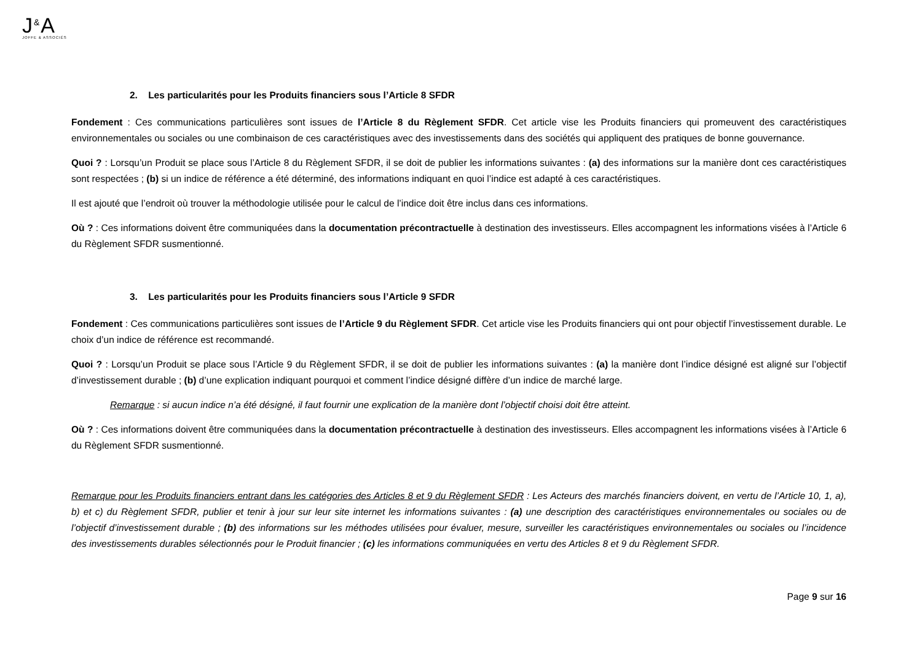J<sup>&</sup>A
JOFFE & ASSOCIÉS
2. Les particularités pour les Produits financiers sous l’Article 8 SFDR
Fondement : Ces communications particulières sont issues de l’Article 8 du Règlement SFDR. Cet article vise les Produits financiers qui promeuvent des caractéristiques environnementales ou sociales ou une combinaison de ces caractéristiques avec des investissements dans des sociétés qui appliquent des pratiques de bonne gouvernance.
Quoi ? : Lorsqu’un Produit se place sous l’Article 8 du Règlement SFDR, il se doit de publier les informations suivantes : (a) des informations sur la manière dont ces caractéristiques sont respectées ; (b) si un indice de référence a été déterminé, des informations indiquant en quoi l’indice est adapté à ces caractéristiques.
Il est ajouté que l’endroit où trouver la méthodologie utilisée pour le calcul de l’indice doit être inclus dans ces informations.
Où ? : Ces informations doivent être communiquées dans la documentation précontractuelle à destination des investisseurs. Elles accompagnent les informations visées à l’Article 6 du Règlement SFDR susmentionné.
3. Les particularités pour les Produits financiers sous l’Article 9 SFDR
Fondement : Ces communications particulières sont issues de l’Article 9 du Règlement SFDR. Cet article vise les Produits financiers qui ont pour objectif l’investissement durable. Le choix d’un indice de référence est recommandé.
Quoi ? : Lorsqu’un Produit se place sous l’Article 9 du Règlement SFDR, il se doit de publier les informations suivantes : (a) la manière dont l’indice désigné est aligné sur l’objectif d’investissement durable ; (b) d’une explication indiquant pourquoi et comment l’indice désigné diffère d’un indice de marché large.
Remarque : si aucun indice n’a été désigné, il faut fournir une explication de la manière dont l’objectif choisi doit être atteint.
Où ? : Ces informations doivent être communiquées dans la documentation précontractuelle à destination des investisseurs. Elles accompagnent les informations visées à l’Article 6 du Règlement SFDR susmentionné.
Remarque pour les Produits financiers entrant dans les catégories des Articles 8 et 9 du Règlement SFDR : Les Acteurs des marchés financiers doivent, en vertu de l’Article 10, 1, a), b) et c) du Règlement SFDR, publier et tenir à jour sur leur site internet les informations suivantes : (a) une description des caractéristiques environnementales ou sociales ou de l’objectif d’investissement durable ; (b) des informations sur les méthodes utilisées pour évaluer, mesure, surveiller les caractéristiques environnementales ou sociales ou l’incidence des investissements durables sélectionnés pour le Produit financier ; (c) les informations communiquées en vertu des Articles 8 et 9 du Règlement SFDR.
Page 9 sur 16